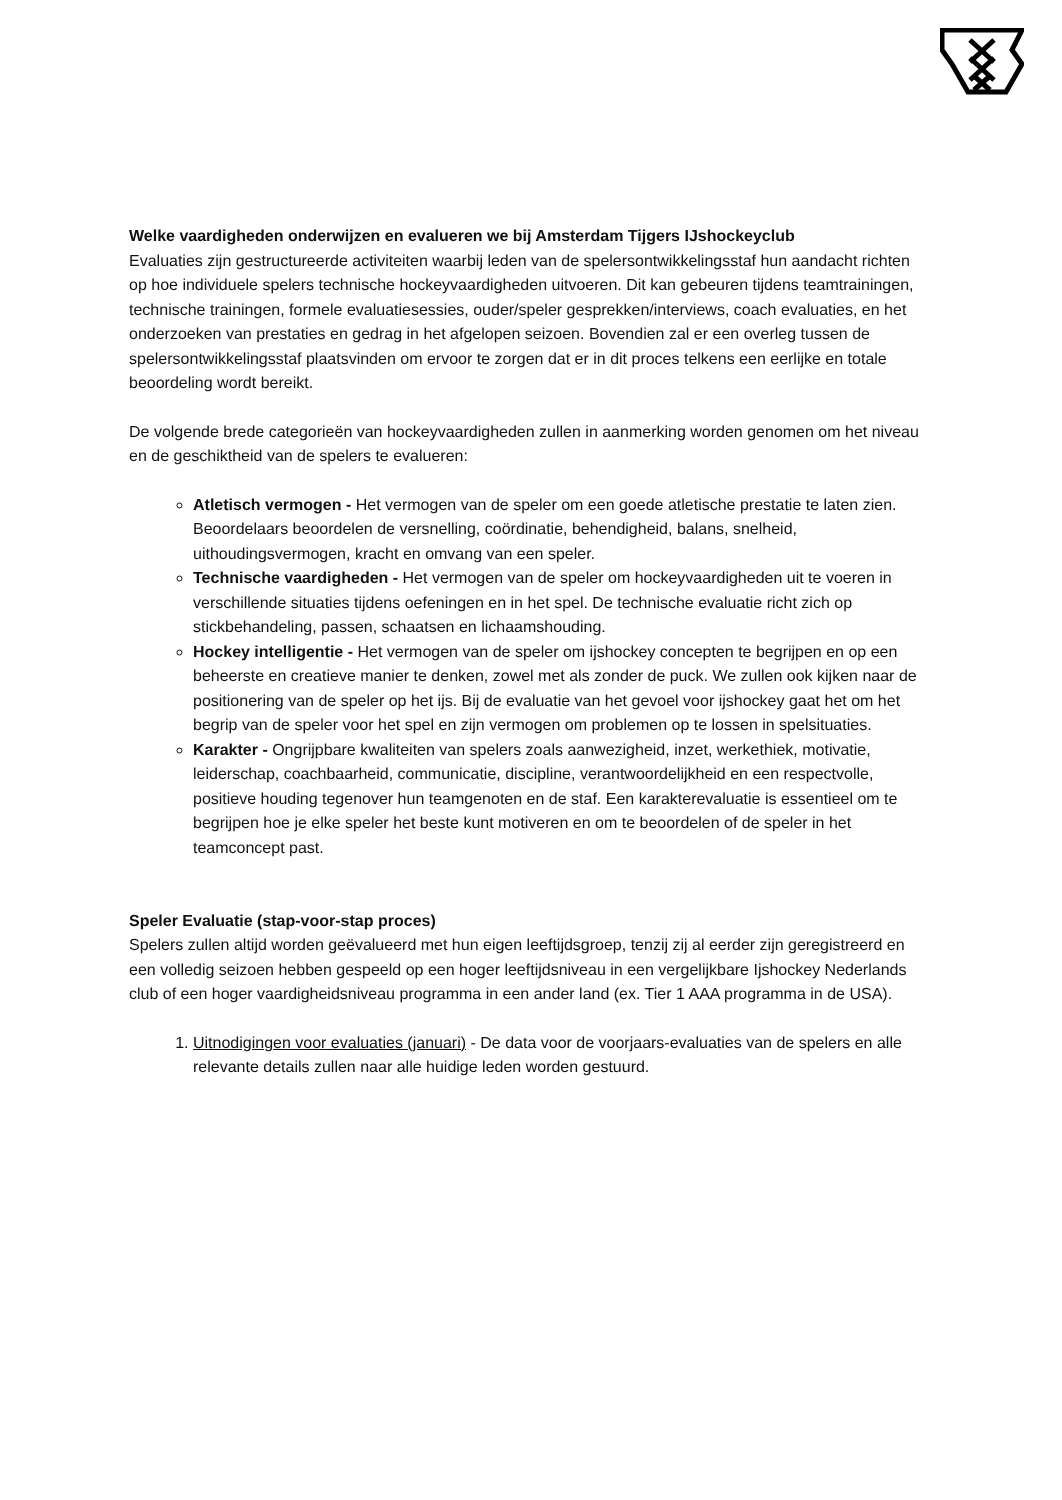Welke vaardigheden onderwijzen en evalueren we bij Amsterdam Tijgers IJshockeyclub
Evaluaties zijn gestructureerde activiteiten waarbij leden van de spelersontwikkelingsstaf hun aandacht richten op hoe individuele spelers technische hockeyvaardigheden uitvoeren. Dit kan gebeuren tijdens teamtrainingen, technische trainingen, formele evaluatiesessies, ouder/speler gesprekken/interviews, coach evaluaties, en het onderzoeken van prestaties en gedrag in het afgelopen seizoen. Bovendien zal er een overleg tussen de spelersontwikkelingsstaf plaatsvinden om ervoor te zorgen dat er in dit proces telkens een eerlijke en totale beoordeling wordt bereikt.
De volgende brede categorieën van hockeyvaardigheden zullen in aanmerking worden genomen om het niveau en de geschiktheid van de spelers te evalueren:
Atletisch vermogen - Het vermogen van de speler om een goede atletische prestatie te laten zien. Beoordelaars beoordelen de versnelling, coördinatie, behendigheid, balans, snelheid, uithoudingsvermogen, kracht en omvang van een speler.
Technische vaardigheden - Het vermogen van de speler om hockeyvaardigheden uit te voeren in verschillende situaties tijdens oefeningen en in het spel. De technische evaluatie richt zich op stickbehandeling, passen, schaatsen en lichaamshouding.
Hockey intelligentie - Het vermogen van de speler om ijshockey concepten te begrijpen en op een beheerste en creatieve manier te denken, zowel met als zonder de puck. We zullen ook kijken naar de positionering van de speler op het ijs. Bij de evaluatie van het gevoel voor ijshockey gaat het om het begrip van de speler voor het spel en zijn vermogen om problemen op te lossen in spelsituaties.
Karakter - Ongrijpbare kwaliteiten van spelers zoals aanwezigheid, inzet, werkethiek, motivatie, leiderschap, coachbaarheid, communicatie, discipline, verantwoordelijkheid en een respectvolle, positieve houding tegenover hun teamgenoten en de staf. Een karakterevaluatie is essentieel om te begrijpen hoe je elke speler het beste kunt motiveren en om te beoordelen of de speler in het teamconcept past.
Speler Evaluatie (stap-voor-stap proces)
Spelers zullen altijd worden geëvalueerd met hun eigen leeftijdsgroep, tenzij zij al eerder zijn geregistreerd en een volledig seizoen hebben gespeeld op een hoger leeftijdsniveau in een vergelijkbare Ijshockey Nederlands club of een hoger vaardigheidsniveau programma in een ander land (ex. Tier 1 AAA programma in de USA).
1. Uitnodigingen voor evaluaties (januari) - De data voor de voorjaars-evaluaties van de spelers en alle relevante details zullen naar alle huidige leden worden gestuurd.